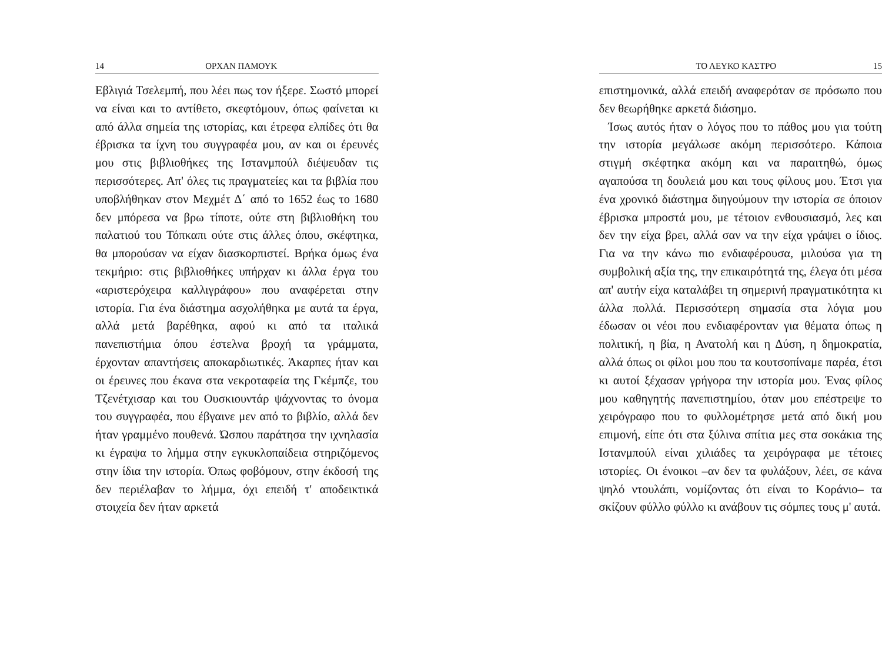14 ΟΡΧΑΝ ΠΑΜΟΥΚ
Εβλιγιά Τσελεμπή, που λέει πως τον ήξερε. Σωστό μπορεί να είναι και το αντίθετο, σκεφτόμουν, όπως φαίνεται κι από άλλα σημεία της ιστορίας, και έτρεφα ελπίδες ότι θα έβρισκα τα ίχνη του συγγραφέα μου, αν και οι έρευνές μου στις βιβλιοθήκες της Ιστανμπούλ διέψευδαν τις περισσότερες. Απ' όλες τις πραγματείες και τα βιβλία που υποβλήθηκαν στον Μεχμέτ Δ΄ από το 1652 έως το 1680 δεν μπόρεσα να βρω τίποτε, ούτε στη βιβλιοθήκη του παλατιού του Τόπκαπι ούτε στις άλλες όπου, σκέφτηκα, θα μπορούσαν να είχαν διασκορπιστεί. Βρήκα όμως ένα τεκμήριο: στις βιβλιοθήκες υπήρχαν κι άλλα έργα του «αριστερόχειρα καλλιγράφου» που αναφέρεται στην ιστορία. Για ένα διάστημα ασχολήθηκα με αυτά τα έργα, αλλά μετά βαρέθηκα, αφού κι από τα ιταλικά πανεπιστήμια όπου έστελνα βροχή τα γράμματα, έρχονταν απαντήσεις αποκαρδιωτικές. Άκαρπες ήταν και οι έρευνες που έκανα στα νεκροταφεία της Γκέμπζε, του Τζενέτχισαρ και του Ουσκιουντάρ ψάχνοντας το όνομα του συγγραφέα, που έβγαινε μεν από το βιβλίο, αλλά δεν ήταν γραμμένο πουθενά. Ώσπου παράτησα την ιχνηλασία κι έγραψα το λήμμα στην εγκυκλοπαίδεια στηριζόμενος στην ίδια την ιστορία. Όπως φοβόμουν, στην έκδοσή της δεν περιέλαβαν το λήμμα, όχι επειδή τ' αποδεικτικά στοιχεία δεν ήταν αρκετά
ΤΟ ΛΕΥΚΟ ΚΑΣΤΡΟ 15
επιστημονικά, αλλά επειδή αναφερόταν σε πρόσωπο που δεν θεωρήθηκε αρκετά διάσημο.
Ίσως αυτός ήταν ο λόγος που το πάθος μου για τούτη την ιστορία μεγάλωσε ακόμη περισσότερο. Κάποια στιγμή σκέφτηκα ακόμη και να παραιτηθώ, όμως αγαπούσα τη δουλειά μου και τους φίλους μου. Έτσι για ένα χρονικό διάστημα διηγούμουν την ιστορία σε όποιον έβρισκα μπροστά μου, με τέτοιον ενθουσιασμό, λες και δεν την είχα βρει, αλλά σαν να την είχα γράψει ο ίδιος. Για να την κάνω πιο ενδιαφέρουσα, μιλούσα για τη συμβολική αξία της, την επικαιρότητά της, έλεγα ότι μέσα απ' αυτήν είχα καταλάβει τη σημερινή πραγματικότητα κι άλλα πολλά. Περισσότερη σημασία στα λόγια μου έδωσαν οι νέοι που ενδιαφέρονταν για θέματα όπως η πολιτική, η βία, η Ανατολή και η Δύση, η δημοκρατία, αλλά όπως οι φίλοι μου που τα κουτσοπίναμε παρέα, έτσι κι αυτοί ξέχασαν γρήγορα την ιστορία μου. Ένας φίλος μου καθηγητής πανεπιστημίου, όταν μου επέστρεψε το χειρόγραφο που το φυλλομέτρησε μετά από δική μου επιμονή, είπε ότι στα ξύλινα σπίτια μες στα σοκάκια της Ιστανμπούλ είναι χιλιάδες τα χειρόγραφα με τέτοιες ιστορίες. Οι ένοικοι –αν δεν τα φυλάξουν, λέει, σε κάνα ψηλό ντουλάπι, νομίζοντας ότι είναι το Κοράνιο– τα σκίζουν φύλλο φύλλο κι ανάβουν τις σόμπες τους μ' αυτά.